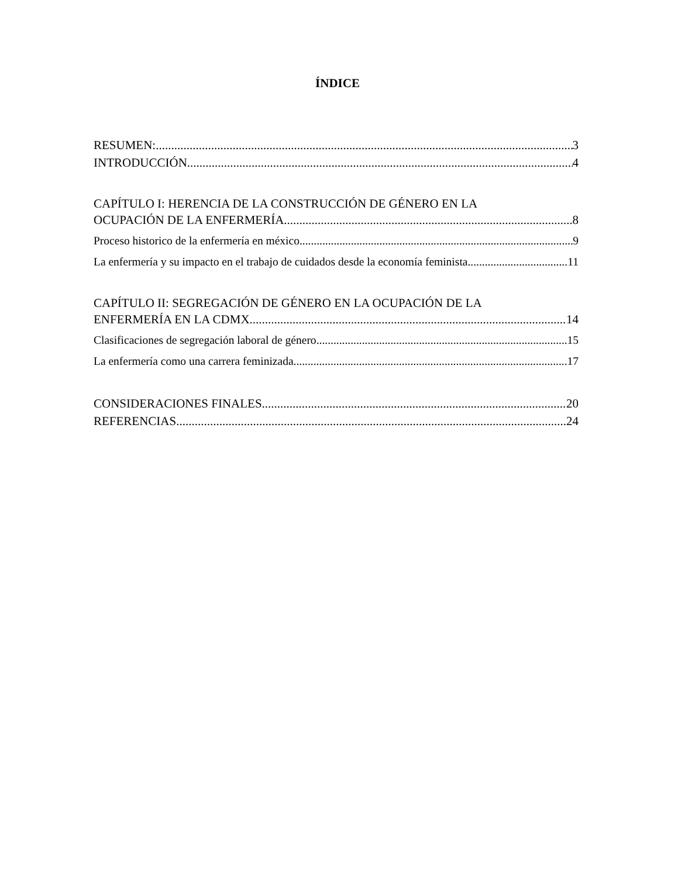ÍNDICE
RESUMEN: 3
INTRODUCCIÓN 4
CAPÍTULO I: HERENCIA DE LA CONSTRUCCIÓN DE GÉNERO EN LA
OCUPACIÓN DE LA ENFERMERÍA 8
Proceso historico de la enfermería en méxico 9
La enfermería y su impacto en el trabajo de cuidados desde la economía feminista 11
CAPÍTULO II: SEGREGACIÓN DE GÉNERO EN LA OCUPACIÓN DE LA
ENFERMERÍA EN LA CDMX 14
Clasificaciones de segregación laboral de género 15
La enfermería como una carrera feminizada 17
CONSIDERACIONES FINALES 20
REFERENCIAS 24